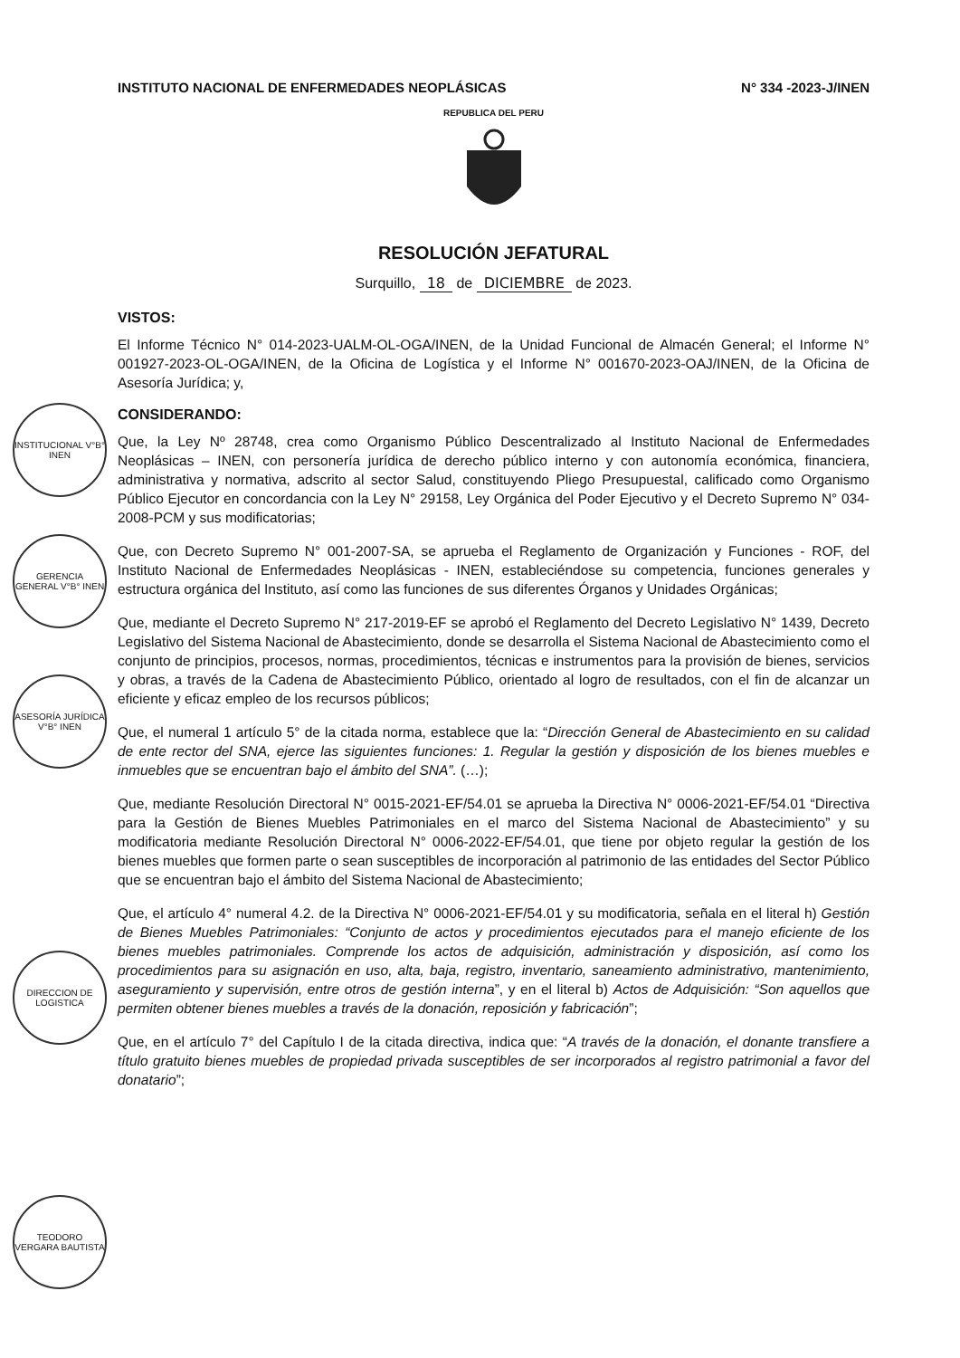INSTITUTO NACIONAL DE ENFERMEDADES NEOPLÁSICAS N° 334 -2023-J/INEN
REPUBLICA DEL PERU
RESOLUCIÓN JEFATURAL
Surquillo, 18 de DICIEMBRE de 2023.
VISTOS:
El Informe Técnico N° 014-2023-UALM-OL-OGA/INEN, de la Unidad Funcional de Almacén General; el Informe N° 001927-2023-OL-OGA/INEN, de la Oficina de Logística y el Informe N° 001670-2023-OAJ/INEN, de la Oficina de Asesoría Jurídica; y,
CONSIDERANDO:
Que, la Ley Nº 28748, crea como Organismo Público Descentralizado al Instituto Nacional de Enfermedades Neoplásicas – INEN, con personería jurídica de derecho público interno y con autonomía económica, financiera, administrativa y normativa, adscrito al sector Salud, constituyendo Pliego Presupuestal, calificado como Organismo Público Ejecutor en concordancia con la Ley N° 29158, Ley Orgánica del Poder Ejecutivo y el Decreto Supremo N° 034-2008-PCM y sus modificatorias;
Que, con Decreto Supremo N° 001-2007-SA, se aprueba el Reglamento de Organización y Funciones - ROF, del Instituto Nacional de Enfermedades Neoplásicas - INEN, estableciéndose su competencia, funciones generales y estructura orgánica del Instituto, así como las funciones de sus diferentes Órganos y Unidades Orgánicas;
Que, mediante el Decreto Supremo N° 217-2019-EF se aprobó el Reglamento del Decreto Legislativo N° 1439, Decreto Legislativo del Sistema Nacional de Abastecimiento, donde se desarrolla el Sistema Nacional de Abastecimiento como el conjunto de principios, procesos, normas, procedimientos, técnicas e instrumentos para la provisión de bienes, servicios y obras, a través de la Cadena de Abastecimiento Público, orientado al logro de resultados, con el fin de alcanzar un eficiente y eficaz empleo de los recursos públicos;
Que, el numeral 1 artículo 5° de la citada norma, establece que la: “Dirección General de Abastecimiento en su calidad de ente rector del SNA, ejerce las siguientes funciones: 1. Regular la gestión y disposición de los bienes muebles e inmuebles que se encuentran bajo el ámbito del SNA”. (…);
Que, mediante Resolución Directoral N° 0015-2021-EF/54.01 se aprueba la Directiva N° 0006-2021-EF/54.01 “Directiva para la Gestión de Bienes Muebles Patrimoniales en el marco del Sistema Nacional de Abastecimiento” y su modificatoria mediante Resolución Directoral N° 0006-2022-EF/54.01, que tiene por objeto regular la gestión de los bienes muebles que formen parte o sean susceptibles de incorporación al patrimonio de las entidades del Sector Público que se encuentran bajo el ámbito del Sistema Nacional de Abastecimiento;
Que, el artículo 4° numeral 4.2. de la Directiva N° 0006-2021-EF/54.01 y su modificatoria, señala en el literal h) Gestión de Bienes Muebles Patrimoniales: “Conjunto de actos y procedimientos ejecutados para el manejo eficiente de los bienes muebles patrimoniales. Comprende los actos de adquisición, administración y disposición, así como los procedimientos para su asignación en uso, alta, baja, registro, inventario, saneamiento administrativo, mantenimiento, aseguramiento y supervisión, entre otros de gestión interna”, y en el literal b) Actos de Adquisición: “Son aquellos que permiten obtener bienes muebles a través de la donación, reposición y fabricación”;
Que, en el artículo 7° del Capítulo I de la citada directiva, indica que: “A través de la donación, el donante transfiere a título gratuito bienes muebles de propiedad privada susceptibles de ser incorporados al registro patrimonial a favor del donatario”;
INSTITUCIONAL V°B° INEN
GERENCIA GENERAL V°B° INEN
ASESORÍA JURÍDICA V°B° INEN
DIRECCION DE LOGISTICA
TEODORO VERGARA BAUTISTA